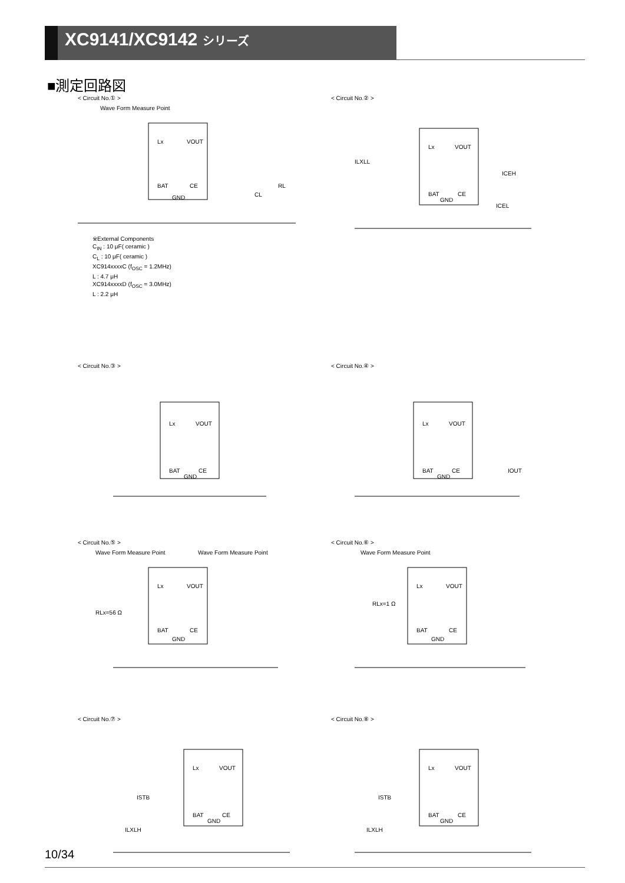XC9141/XC9142 シリーズ
■測定回路図
< Circuit No.① >
Wave Form Measure Point
Lx
VOUT
BAT
CE
GND
RL
CL
※External Components
C<sub>IN</sub> : 10 μF( ceramic )
C<sub>L</sub> : 10 μF( ceramic )
XC914xxxxC (f<sub>OSC</sub> = 1.2MHz)
L : 4.7 μH
XC914xxxxD (f<sub>OSC</sub> = 3.0MHz)
L : 2.2 μH
< Circuit No.② >
Lx
VOUT
BAT
CE
GND
ILXLL
ICEH
ICEL
< Circuit No.③ >
Lx
VOUT
BAT
CE
GND
< Circuit No.④ >
Lx
VOUT
BAT
CE
GND
IOUT
< Circuit No.⑤ >
Wave Form Measure Point Wave Form Measure Point
Lx
VOUT
BAT
CE
GND
RLx=56 Ω
< Circuit No.⑥ >
Wave Form Measure Point
Lx
VOUT
BAT
CE
GND
RLx=1 Ω
< Circuit No.⑦ >
Lx
VOUT
BAT
CE
GND
ISTB
ILXLH
< Circuit No.⑧ >
Lx
VOUT
BAT
CE
GND
ISTB
ILXLH
10/34